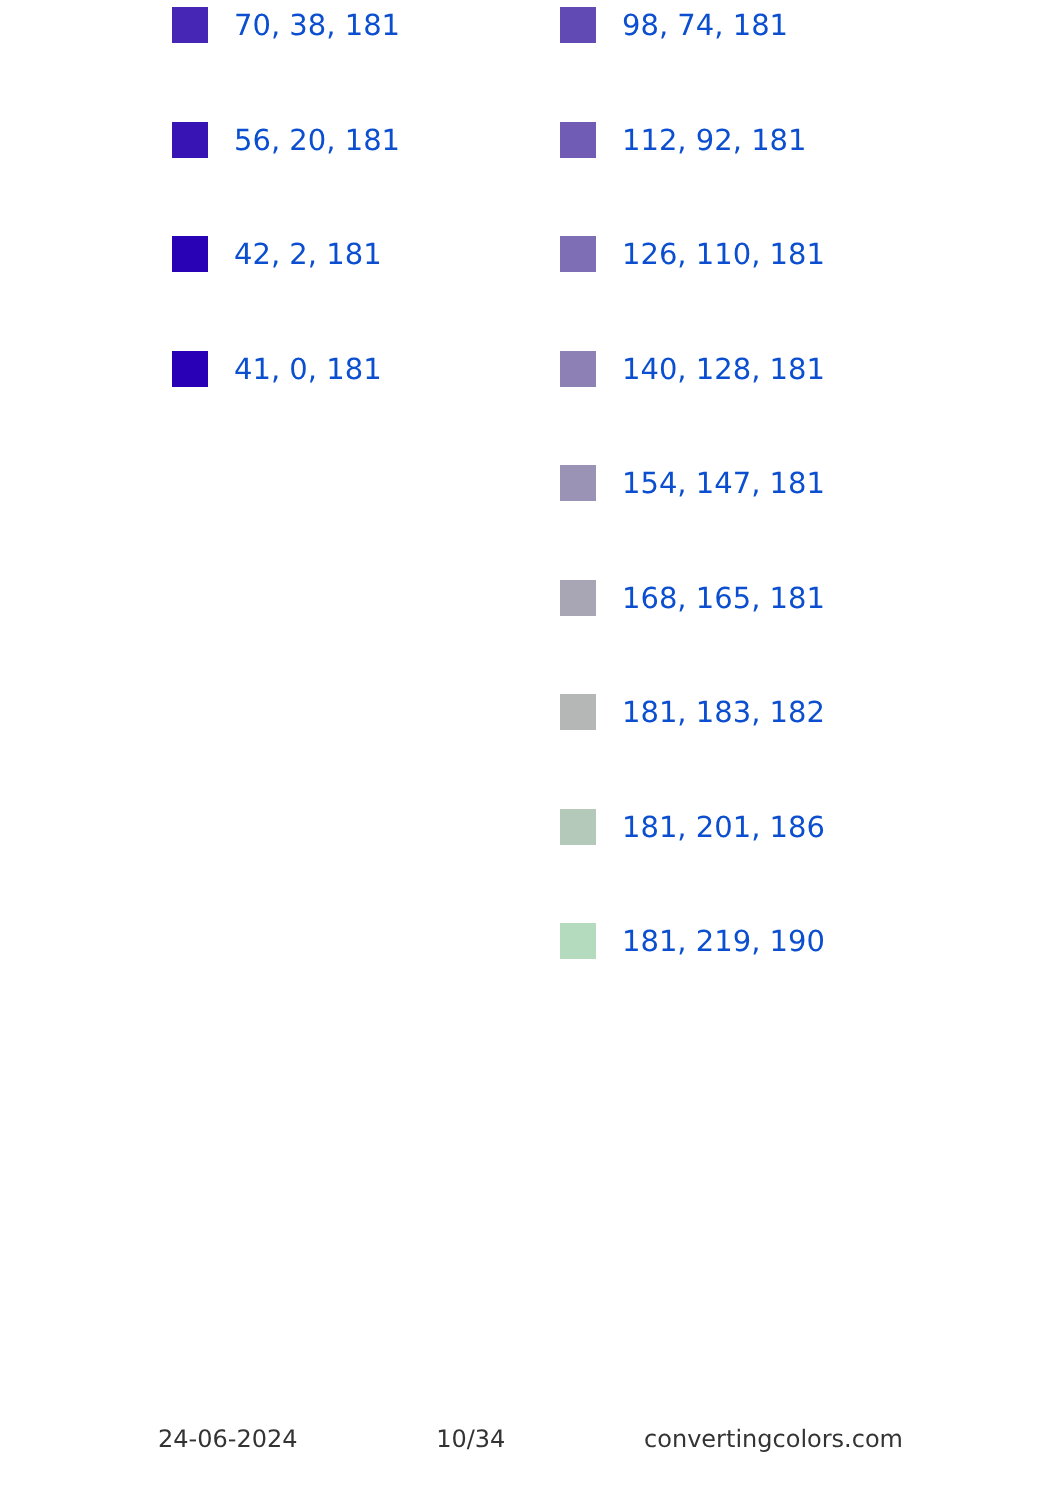70, 38, 181
56, 20, 181
42, 2, 181
41, 0, 181
98, 74, 181
112, 92, 181
126, 110, 181
140, 128, 181
154, 147, 181
168, 165, 181
181, 183, 182
181, 201, 186
181, 219, 190
24-06-2024 10/34 convertingcolors.com